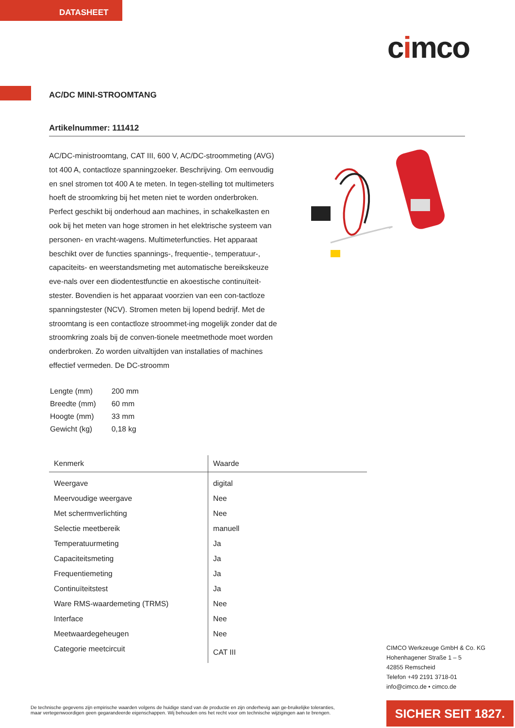DATASHEET
cimco
AC/DC MINI-STROOMTANG
Artikelnummer: 111412
AC/DC-ministroomtang, CAT III, 600 V, AC/DC-stroommeting (AVG) tot 400 A, contactloze spanningzoeker. Beschrijving. Om eenvoudig en snel stromen tot 400 A te meten. In tegen-stelling tot multimeters hoeft de stroomkring bij het meten niet te worden onderbroken. Perfect geschikt bij onderhoud aan machines, in schakelkasten en ook bij het meten van hoge stromen in het elektrische systeem van personen- en vracht-wagens. Multimeterfuncties. Het apparaat beschikt over de functies spannings-, frequentie-, temperatuur-, capaciteits- en weerstandsmeting met automatische bereikskeuze eve-nals over een diodentestfunctie en akoestische continuïteit-stester. Bovendien is het apparaat voorzien van een con-tactloze spanningstester (NCV). Stromen meten bij lopend bedrijf. Met de stroomtang is een contactloze stroommet-ing mogelijk zonder dat de stroomkring zoals bij de conven-tionele meetmethode moet worden onderbroken. Zo worden uitvaltijden van installaties of machines effectief vermeden. De DC-stroomm
| Lengte (mm) | 200 mm |
| Breedte (mm) | 60 mm |
| Hoogte (mm) | 33 mm |
| Gewicht (kg) | 0,18 kg |
| Kenmerk | Waarde |
| --- | --- |
| Weergave | digital |
| Meervoudige weergave | Nee |
| Met schermverlichting | Nee |
| Selectie meetbereik | manuell |
| Temperatuurmeting | Ja |
| Capaciteitsmeting | Ja |
| Frequentiemeting | Ja |
| Continuïteitstest | Ja |
| Ware RMS-waardemeting (TRMS) | Nee |
| Interface | Nee |
| Meetwaardegeheugen | Nee |
| Categorie meetcircuit | CAT III |
CIMCO Werkzeuge GmbH & Co. KG
Hohenhagener Straße 1 – 5
42855 Remscheid
Telefon +49 2191 3718-01
info@cimco.de • cimco.de
De technische gegevens zijn empirische waarden volgens de huidige stand van de productie en zijn onderhevig aan ge-bruikelijke toleranties, maar vertegenwoordigen geen gegarandeerde eigenschappen. Wij behouden ons het recht voor om technische wijzigingen aan te brengen.
SICHER SEIT 1827.